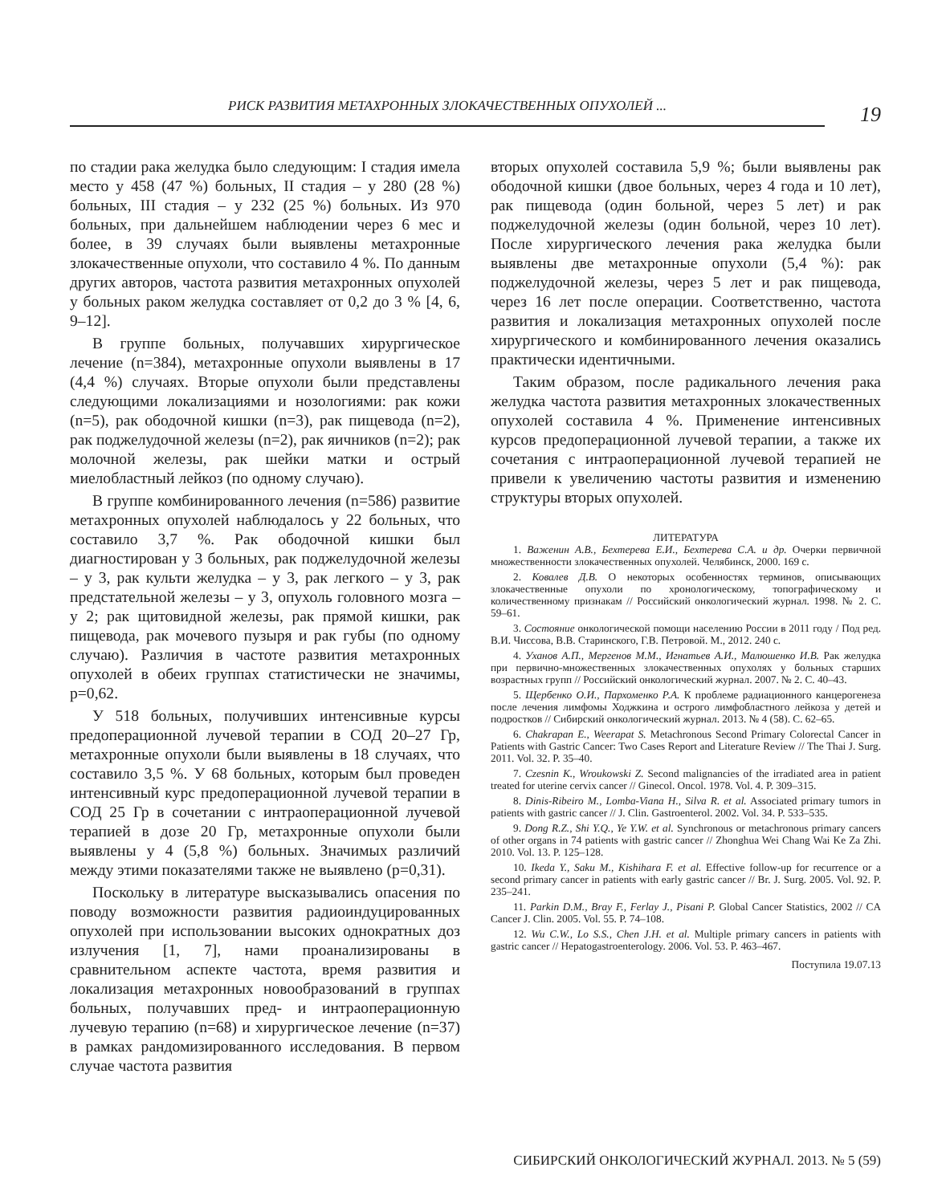РИСК РАЗВИТИЯ МЕТАХРОННЫХ ЗЛОКАЧЕСТВЕННЫХ ОПУХОЛЕЙ ...
19
по стадии рака желудка было следующим: I стадия имела место у 458 (47 %) больных, II стадия – у 280 (28 %) больных, III стадия – у 232 (25 %) больных. Из 970 больных, при дальнейшем наблюдении через 6 мес и более, в 39 случаях были выявлены метахронные злокачественные опухоли, что составило 4 %. По данным других авторов, частота развития метахронных опухолей у больных раком желудка составляет от 0,2 до 3 % [4, 6, 9–12].
В группе больных, получавших хирургическое лечение (n=384), метахронные опухоли выявлены в 17 (4,4 %) случаях. Вторые опухоли были представлены следующими локализациями и нозологиями: рак кожи (n=5), рак ободочной кишки (n=3), рак пищевода (n=2), рак поджелудочной железы (n=2), рак яичников (n=2); рак молочной железы, рак шейки матки и острый миелобластный лейкоз (по одному случаю).
В группе комбинированного лечения (n=586) развитие метахронных опухолей наблюдалось у 22 больных, что составило 3,7 %. Рак ободочной кишки был диагностирован у 3 больных, рак поджелудочной железы – у 3, рак культи желудка – у 3, рак легкого – у 3, рак предстательной железы – у 3, опухоль головного мозга – у 2; рак щитовидной железы, рак прямой кишки, рак пищевода, рак мочевого пузыря и рак губы (по одному случаю). Различия в частоте развития метахронных опухолей в обеих группах статистически не значимы, p=0,62.
У 518 больных, получивших интенсивные курсы предоперационной лучевой терапии в СОД 20–27 Гр, метахронные опухоли были выявлены в 18 случаях, что составило 3,5 %. У 68 больных, которым был проведен интенсивный курс предоперационной лучевой терапии в СОД 25 Гр в сочетании с интраоперационной лучевой терапией в дозе 20 Гр, метахронные опухоли были выявлены у 4 (5,8 %) больных. Значимых различий между этими показателями также не выявлено (p=0,31).
Поскольку в литературе высказывались опасения по поводу возможности развития радиоиндуцированных опухолей при использовании высоких однократных доз излучения [1, 7], нами проанализированы в сравнительном аспекте частота, время развития и локализация метахронных новообразований в группах больных, получавших пред- и интраоперационную лучевую терапию (n=68) и хирургическое лечение (n=37) в рамках рандомизированного исследования. В первом случае частота развития
вторых опухолей составила 5,9 %; были выявлены рак ободочной кишки (двое больных, через 4 года и 10 лет), рак пищевода (один больной, через 5 лет) и рак поджелудочной железы (один больной, через 10 лет). После хирургического лечения рака желудка были выявлены две метахронные опухоли (5,4 %): рак поджелудочной железы, через 5 лет и рак пищевода, через 16 лет после операции. Соответственно, частота развития и локализация метахронных опухолей после хирургического и комбинированного лечения оказались практически идентичными.
Таким образом, после радикального лечения рака желудка частота развития метахронных злокачественных опухолей составила 4 %. Применение интенсивных курсов предоперационной лучевой терапии, а также их сочетания с интраоперационной лучевой терапией не привели к увеличению частоты развития и изменению структуры вторых опухолей.
ЛИТЕРАТУРА
1. Важенин А.В., Бехтерева Е.И., Бехтерева С.А. и др. Очерки первичной множественности злокачественных опухолей. Челябинск, 2000. 169 с.
2. Ковалев Д.В. О некоторых особенностях терминов, описывающих злокачественные опухоли по хронологическому, топографическому и количественному признакам // Российский онкологический журнал. 1998. № 2. С. 59–61.
3. Состояние онкологической помощи населению России в 2011 году / Под ред. В.И. Чиссова, В.В. Старинского, Г.В. Петровой. М., 2012. 240 с.
4. Уханов А.П., Мергенов М.М., Игнатьев А.И., Малюшенко И.В. Рак желудка при первично-множественных злокачественных опухолях у больных старших возрастных групп // Российский онкологический журнал. 2007. № 2. С. 40–43.
5. Щербенко О.И., Пархоменко Р.А. К проблеме радиационного канцерогенеза после лечения лимфомы Ходжкина и острого лимфобластного лейкоза у детей и подростков // Сибирский онкологический журнал. 2013. № 4 (58). С. 62–65.
6. Chakrapan E., Weerapat S. Metachronous Second Primary Colorectal Cancer in Patients with Gastric Cancer: Two Cases Report and Literature Review // The Thai J. Surg. 2011. Vol. 32. P. 35–40.
7. Czesnin K., Wroukowski Z. Second malignancies of the irradiated area in patient treated for uterine cervix cancer // Ginecol. Oncol. 1978. Vol. 4. P. 309–315.
8. Dinis-Ribeiro M., Lomba-Viana H., Silva R. et al. Associated primary tumors in patients with gastric cancer // J. Clin. Gastroenterol. 2002. Vol. 34. P. 533–535.
9. Dong R.Z., Shi Y.Q., Ye Y.W. et al. Synchronous or metachronous primary cancers of other organs in 74 patients with gastric cancer // Zhonghua Wei Chang Wai Ke Za Zhi. 2010. Vol. 13. P. 125–128.
10. Ikeda Y., Saku M., Kishihara F. et al. Effective follow-up for recurrence or a second primary cancer in patients with early gastric cancer // Br. J. Surg. 2005. Vol. 92. P. 235–241.
11. Parkin D.M., Bray F., Ferlay J., Pisani P. Global Cancer Statistics, 2002 // CA Cancer J. Clin. 2005. Vol. 55. P. 74–108.
12. Wu C.W., Lo S.S., Chen J.H. et al. Multiple primary cancers in patients with gastric cancer // Hepatogastroenterology. 2006. Vol. 53. P. 463–467.
Поступила 19.07.13
СИБИРСКИЙ ОНКОЛОГИЧЕСКИЙ ЖУРНАЛ. 2013. № 5 (59)